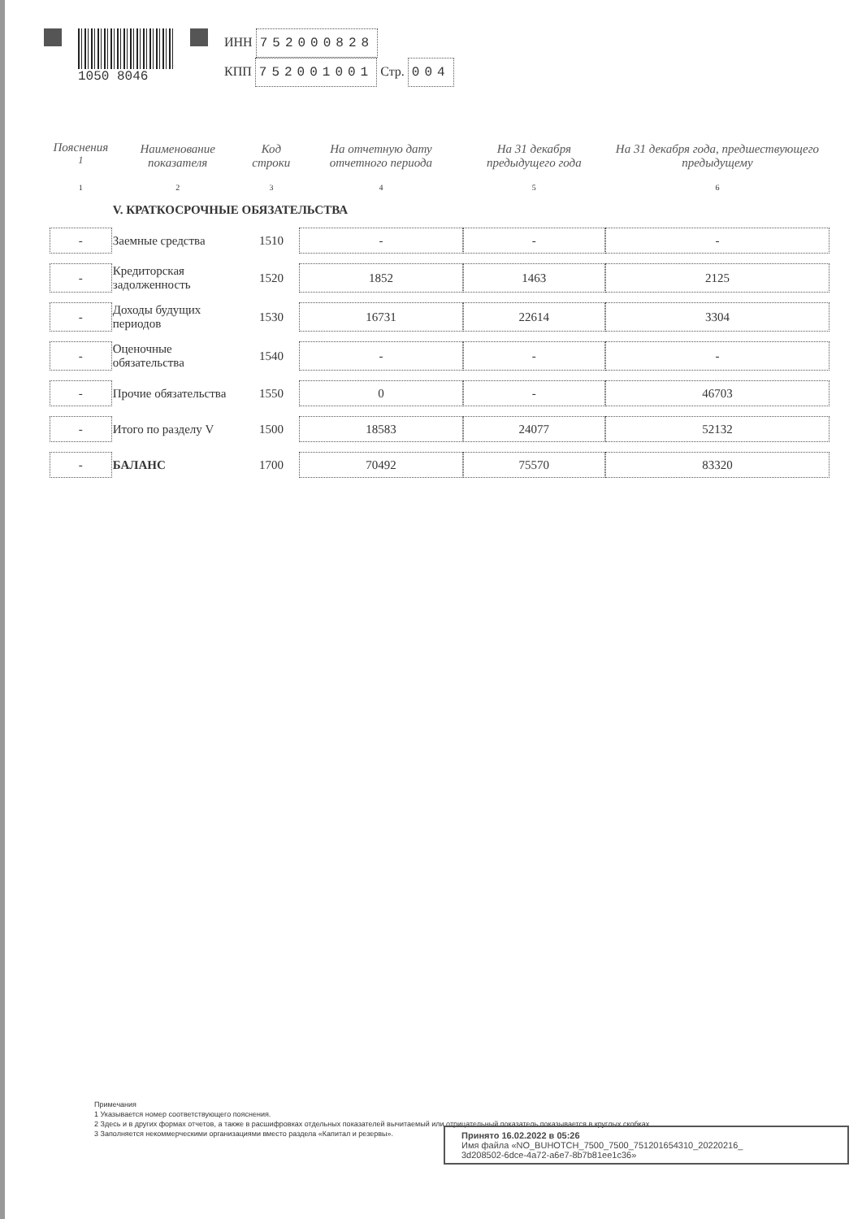1050 8046
ИНН 752000828
КПП 752001001 Стр. 004
| Пояснения <sup>1</sup> | Наименование показателя | Код строки | На отчетную дату отчетного периода | На 31 декабря предыдущего года | На 31 декабря года, предшествующего предыдущему |
| --- | --- | --- | --- | --- | --- |
| 1 | 2 | 3 | 4 | 5 | 6 |
| | V. КРАТКОСРОЧНЫЕ ОБЯЗАТЕЛЬСТВА | | | | |
| - | Заемные средства | 1510 | - | - | - |
| - | Кредиторская задолженность | 1520 | 1852 | 1463 | 2125 |
| - | Доходы будущих периодов | 1530 | 16731 | 22614 | 3304 |
| - | Оценочные обязательства | 1540 | - | - | - |
| - | Прочие обязательства | 1550 | 0 | - | 46703 |
| - | Итого по разделу V | 1500 | 18583 | 24077 | 52132 |
| - | БАЛАНС | 1700 | 70492 | 75570 | 83320 |
Примечания
1 Указывается номер соответствующего пояснения.
2 Здесь и в других формах отчетов, а также в расшифровках отдельных показателей вычитаемый или отрицательный показатель показывается в круглых скобках.
3 Заполняется некоммерческими организациями вместо раздела «Капитал и резервы».
Принято 16.02.2022 в 05:26
Имя файла «NO_BUHOTCH_7500_7500_751201654310_20220216_
3d208502-6dce-4a72-a6e7-8b7b81ee1c36»